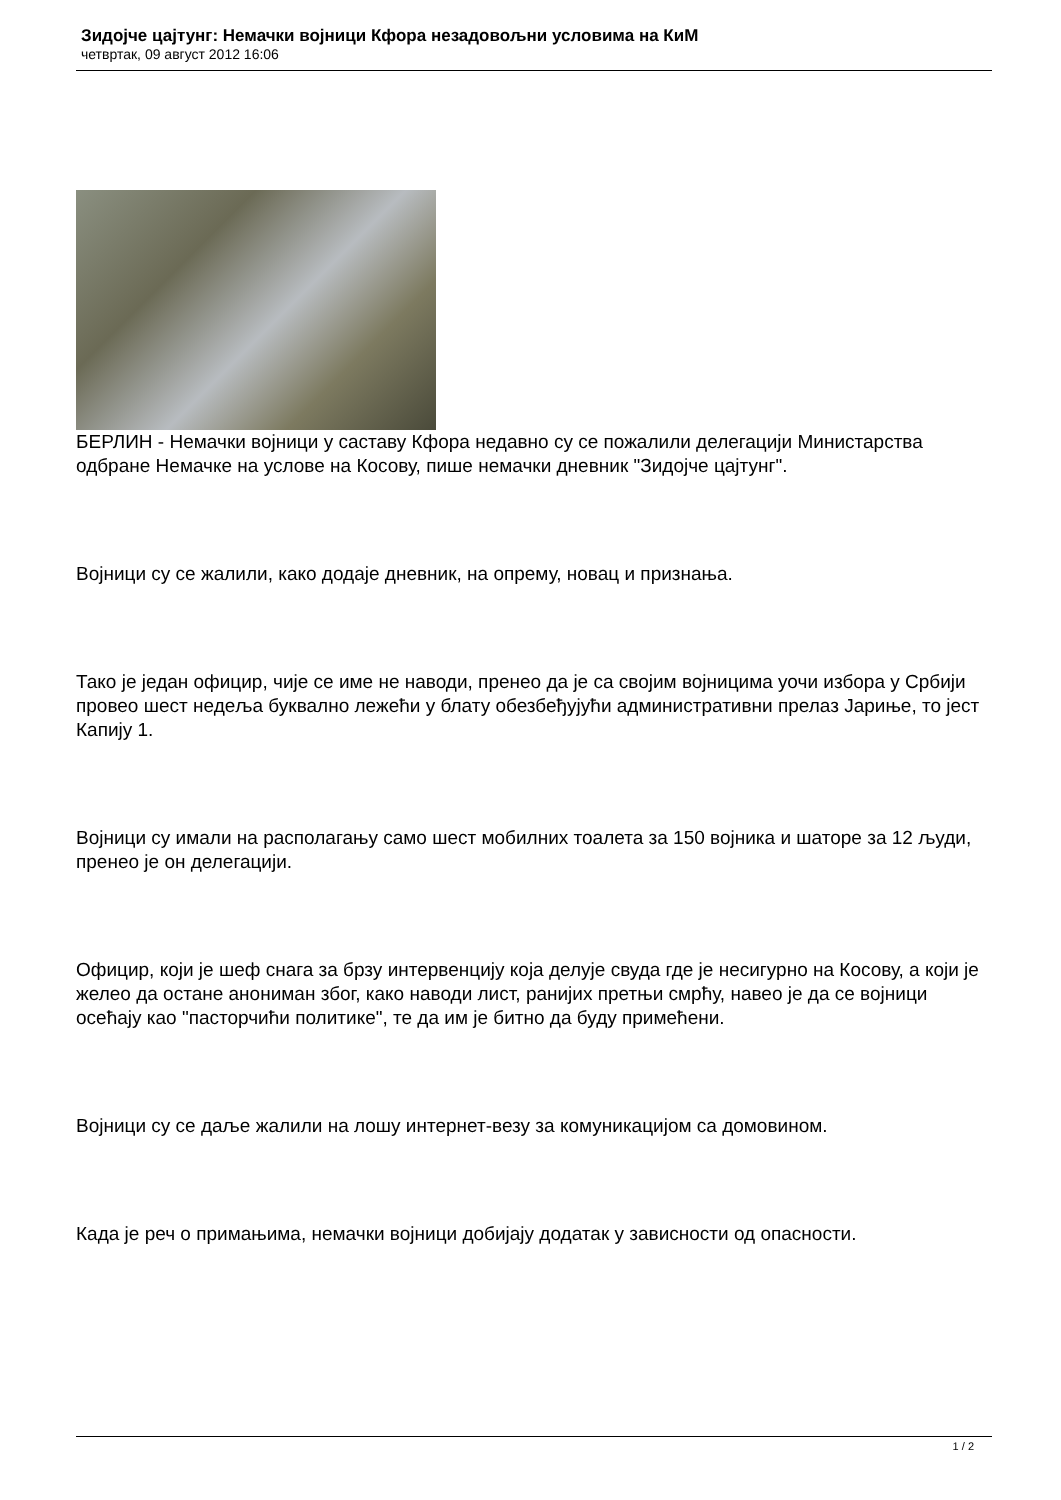Зидојче цајтунг: Немачки војници Кфора незадовољни условима на КиМ
четвртак, 09 август 2012 16:06
БЕРЛИН - Немачки војници у саставу Кфора недавно су се пожалили делегацији Министарства одбране Немачке на услове на Косову, пише немачки дневник "Зидојче цајтунг".
Војници су се жалили, како додаје дневник, на опрему, новац и признања.
Тако је један официр, чије се име не наводи, пренео да је са својим војницима уочи избора у Србији провео шест недеља буквално лежећи у блату обезбеђујући административни прелаз Јариње, то јест Капију 1.
Војници су имали на располагању само шест мобилних тоалета за 150 војника и шаторе за 12 људи, пренео је он делегацији.
Официр, који је шеф снага за брзу интервенцију која делује свуда где је несигурно на Косову, а који је желео да остане анониман због, како наводи лист, ранијих претњи смрћу, навео је да се војници осећају као "пасторчићи политике", те да им је битно да буду примећени.
Војници су се даље жалили на лошу интернет-везу за комуникацијом са домовином.
Када је реч о примањима, немачки војници добијају додатак у зависности од опасности.
1 / 2